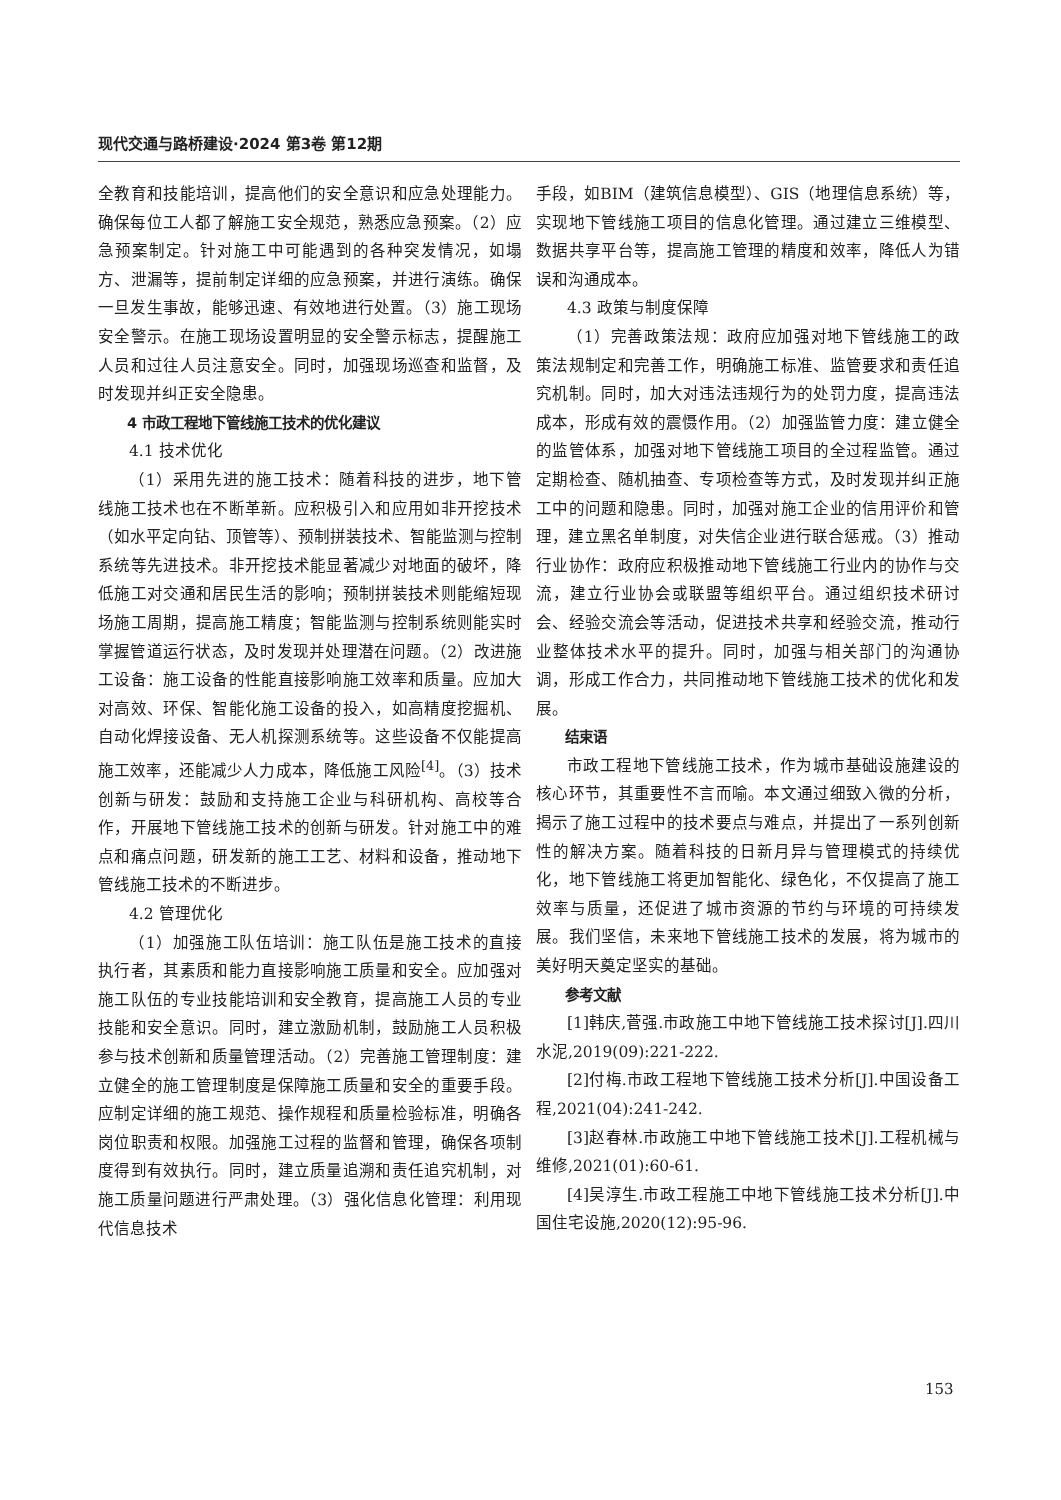现代交通与路桥建设·2024 第3卷 第12期
全教育和技能培训，提高他们的安全意识和应急处理能力。确保每位工人都了解施工安全规范，熟悉应急预案。（2）应急预案制定。针对施工中可能遇到的各种突发情况，如塌方、泄漏等，提前制定详细的应急预案，并进行演练。确保一旦发生事故，能够迅速、有效地进行处置。（3）施工现场安全警示。在施工现场设置明显的安全警示标志，提醒施工人员和过往人员注意安全。同时，加强现场巡查和监督，及时发现并纠正安全隐患。
4 市政工程地下管线施工技术的优化建议
4.1 技术优化
（1）采用先进的施工技术：随着科技的进步，地下管线施工技术也在不断革新。应积极引入和应用如非开挖技术（如水平定向钻、顶管等）、预制拼装技术、智能监测与控制系统等先进技术。非开挖技术能显著减少对地面的破坏，降低施工对交通和居民生活的影响；预制拼装技术则能缩短现场施工周期，提高施工精度；智能监测与控制系统则能实时掌握管道运行状态，及时发现并处理潜在问题。（2）改进施工设备：施工设备的性能直接影响施工效率和质量。应加大对高效、环保、智能化施工设备的投入，如高精度挖掘机、自动化焊接设备、无人机探测系统等。这些设备不仅能提高施工效率，还能减少人力成本，降低施工风险<sup>[4]</sup>。（3）技术创新与研发：鼓励和支持施工企业与科研机构、高校等合作，开展地下管线施工技术的创新与研发。针对施工中的难点和痛点问题，研发新的施工工艺、材料和设备，推动地下管线施工技术的不断进步。
4.2 管理优化
（1）加强施工队伍培训：施工队伍是施工技术的直接执行者，其素质和能力直接影响施工质量和安全。应加强对施工队伍的专业技能培训和安全教育，提高施工人员的专业技能和安全意识。同时，建立激励机制，鼓励施工人员积极参与技术创新和质量管理活动。（2）完善施工管理制度：建立健全的施工管理制度是保障施工质量和安全的重要手段。应制定详细的施工规范、操作规程和质量检验标准，明确各岗位职责和权限。加强施工过程的监督和管理，确保各项制度得到有效执行。同时，建立质量追溯和责任追究机制，对施工质量问题进行严肃处理。（3）强化信息化管理：利用现代信息技术
手段，如BIM（建筑信息模型）、GIS（地理信息系统）等，实现地下管线施工项目的信息化管理。通过建立三维模型、数据共享平台等，提高施工管理的精度和效率，降低人为错误和沟通成本。
4.3 政策与制度保障
（1）完善政策法规：政府应加强对地下管线施工的政策法规制定和完善工作，明确施工标准、监管要求和责任追究机制。同时，加大对违法违规行为的处罚力度，提高违法成本，形成有效的震慑作用。（2）加强监管力度：建立健全的监管体系，加强对地下管线施工项目的全过程监管。通过定期检查、随机抽查、专项检查等方式，及时发现并纠正施工中的问题和隐患。同时，加强对施工企业的信用评价和管理，建立黑名单制度，对失信企业进行联合惩戒。（3）推动行业协作：政府应积极推动地下管线施工行业内的协作与交流，建立行业协会或联盟等组织平台。通过组织技术研讨会、经验交流会等活动，促进技术共享和经验交流，推动行业整体技术水平的提升。同时，加强与相关部门的沟通协调，形成工作合力，共同推动地下管线施工技术的优化和发展。
结束语
市政工程地下管线施工技术，作为城市基础设施建设的核心环节，其重要性不言而喻。本文通过细致入微的分析，揭示了施工过程中的技术要点与难点，并提出了一系列创新性的解决方案。随着科技的日新月异与管理模式的持续优化，地下管线施工将更加智能化、绿色化，不仅提高了施工效率与质量，还促进了城市资源的节约与环境的可持续发展。我们坚信，未来地下管线施工技术的发展，将为城市的美好明天奠定坚实的基础。
参考文献
[1]韩庆,菅强.市政施工中地下管线施工技术探讨[J].四川水泥,2019(09):221-222.
[2]付梅.市政工程地下管线施工技术分析[J].中国设备工程,2021(04):241-242.
[3]赵春林.市政施工中地下管线施工技术[J].工程机械与维修,2021(01):60-61.
[4]吴淳生.市政工程施工中地下管线施工技术分析[J].中国住宅设施,2020(12):95-96.
153